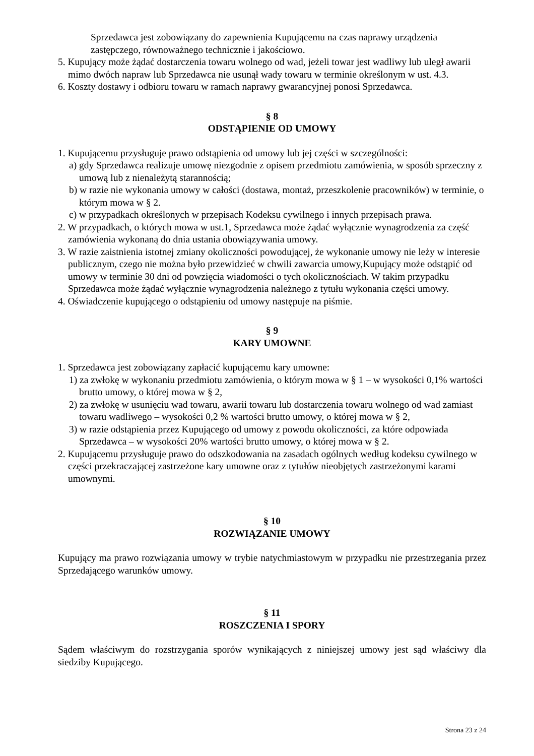Sprzedawca jest zobowiązany do zapewnienia Kupującemu na czas naprawy urządzenia zastępczego, równoważnego technicznie i jakościowo.
5. Kupujący może żądać dostarczenia towaru wolnego od wad, jeżeli towar jest wadliwy lub uległ awarii mimo dwóch napraw lub Sprzedawca nie usunął wady towaru w terminie określonym w ust. 4.3.
6. Koszty dostawy i odbioru towaru w ramach naprawy gwarancyjnej ponosi Sprzedawca.
§ 8
ODSTĄPIENIE OD UMOWY
1. Kupującemu przysługuje prawo odstąpienia od umowy lub jej części w szczególności:
a) gdy Sprzedawca realizuje umowę niezgodnie z opisem przedmiotu zamówienia, w sposób sprzeczny z umową lub z nienależytą starannością;
b) w razie nie wykonania umowy w całości (dostawa, montaż, przeszkolenie pracowników) w terminie, o którym mowa w § 2.
c) w przypadkach określonych w przepisach Kodeksu cywilnego i innych przepisach prawa.
2. W przypadkach, o których mowa w ust.1, Sprzedawca może żądać wyłącznie wynagrodzenia za część zamówienia wykonaną do dnia ustania obowiązywania umowy.
3. W razie zaistnienia istotnej zmiany okoliczności powodującej, że wykonanie umowy nie leży w interesie publicznym, czego nie można było przewidzieć w chwili zawarcia umowy,Kupujący może odstąpić od umowy w terminie 30 dni od powzięcia wiadomości o tych okolicznościach. W takim przypadku Sprzedawca może żądać wyłącznie wynagrodzenia należnego z tytułu wykonania części umowy.
4. Oświadczenie kupującego o odstąpieniu od umowy następuje na piśmie.
§ 9
KARY UMOWNE
1. Sprzedawca jest zobowiązany zapłacić kupującemu kary umowne:
1) za zwłokę w wykonaniu przedmiotu zamówienia, o którym mowa w § 1 – w wysokości 0,1% wartości brutto umowy, o której mowa w § 2,
2) za zwłokę w usunięciu wad towaru, awarii towaru lub dostarczenia towaru wolnego od wad zamiast towaru wadliwego – wysokości 0,2 % wartości brutto umowy, o której mowa w § 2,
3) w razie odstąpienia przez Kupującego od umowy z powodu okoliczności, za które odpowiada Sprzedawca – w wysokości 20% wartości brutto umowy, o której mowa w § 2.
2. Kupującemu przysługuje prawo do odszkodowania na zasadach ogólnych według kodeksu cywilnego w części przekraczającej zastrzeżone kary umowne oraz z tytułów nieobjętych zastrzeżonymi karami umownymi.
§ 10
ROZWIĄZANIE UMOWY
Kupujący ma prawo rozwiązania umowy w trybie natychmiastowym w przypadku nie przestrzegania przez Sprzedającego warunków umowy.
§ 11
ROSZCZENIA I SPORY
Sądem właściwym do rozstrzygania sporów wynikających z niniejszej umowy jest sąd właściwy dla siedziby Kupującego.
Strona 23 z 24